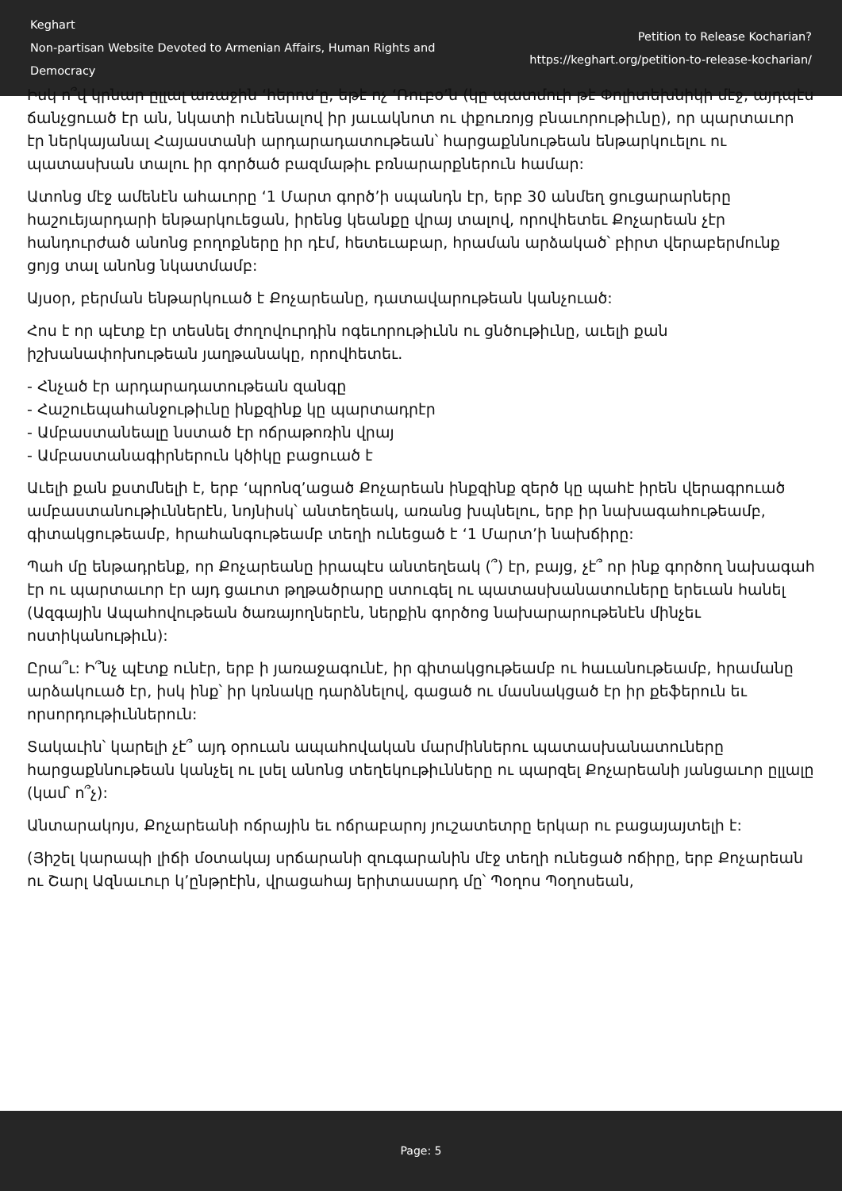Keghart
Non-partisan Website Devoted to Armenian Affairs, Human Rights and Democracy
Petition to Release Kocharian?
https://keghart.org/petition-to-release-kocharian/
Իսկ ո՞վ կրնար ըլլալ առաջին ‘հերոս’ը, եթէ ոչ ‘Ռուբօ’ն (կը պատմուի թէ Փոլիտեխնիկի մէջ, այդպէս ճանչցուած էր ան, նկատի ունենալով իր յաւակնոտ ու փքուռոյց բնաւորութիւնը), որ պարտաւոր էր ներկայանալ Հայաստանի արդարադատութեան՝ հարցաքննութեան ենթարկուելու ու պատասխան տալու իր գործած բազմաթիւ բռնարարքներուն համար:
Ատոնց մէջ ամենէն ահաւորը ‘1 Մարտ գործ’ի սպանդն էր, երբ 30 անմեղ ցուցարարները հաշուեյարդարի ենթարկուեցան, իրենց կեանքը վրայ տալով, որովհետեւ Քոչարեան չէր հանդուրժած անոնց բողոքները իր դէմ, հետեւաբար, հրաման արձակած՝ բիրտ վերաբերմունք ցոյց տալ անոնց նկատմամբ:
Այսօր, բերման ենթարկուած է Քոչարեանը, դատավարութեան կանչուած:
Հոս է որ պէտք էր տեսնել ժողովուրդին ոգեւորութիւնն ու ցնծութիւնը, աւելի քան իշխանափոխութեան յաղթանակը, որովհետեւ.
- Հնչած էր արդարադատութեան զանգը
- Հաշուեպահանջութիւնը ինքզինք կը պարտադրէր
- Ամբաստանեալը նստած էր ոճրաթոռին վրայ
- Ամբաստանագիրներուն կծիկը բացուած է
Աւելի քան քստմնելի է, երբ ‘պրոնզ’ացած Քոչարեան ինքզինք զերծ կը պահէ իրեն վերագրուած ամբաստանութիւններէն, նոյնիսկ՝ անտեղեակ, առանց խպնելու, երբ իր նախագահութեամբ, գիտակցութեամբ, հրահանգութեամբ տեղի ունեցած է ‘1 Մարտ’ի նախճիրը:
Պահ մը ենթադրենք, որ Քոչարեանը իրապէս անտեղեակ (՞) էր, բայց, չէ՞ որ ինք գործող նախագահ էր ու պարտաւոր էր այդ ցաւոտ թղթածրարը ստուգել ու պատասխանատուները երեւան հանել (Ազգային Ապահովութեան ծառայողներէն, ներքին գործոց նախարարութենէն մինչեւ ոստիկանութիւն):
Ըրա՞ւ: Ի՞նչ պէտք ունէր, երբ ի յառաջագունէ, իր գիտակցութեամբ ու հաւանութեամբ, հրամանը արձակուած էր, իսկ ինք՝ իր կռնակը դարձնելով, գացած ու մասնակցած էր իր քեֆերուն եւ որսորդութիւններուն:
Տակաւին՝ կարելի չէ՞ այդ օրուան ապահովական մարմիններու պատասխանատուները հարցաքննութեան կանչել ու լսել անոնց տեղեկութիւնները ու պարզել Քոչարեանի յանցաւոր ըլլալը (կամ՝ ո՞չ):
Անտարակոյս, Քոչարեանի ոճրային եւ ոճրաբարոյ յուշատետրը երկար ու բացայայտելի է:
(Յիշել կարապի լիճի մօտակայ սրճարանի զուգարանին մէջ տեղի ունեցած ոճիրը, երբ Քոչարեան ու Շարլ Ազնաւուր կ’ընթրէին, վրացահայ երիտասարդ մը՝ Պօղոս Պօղոսեան,
Page: 5